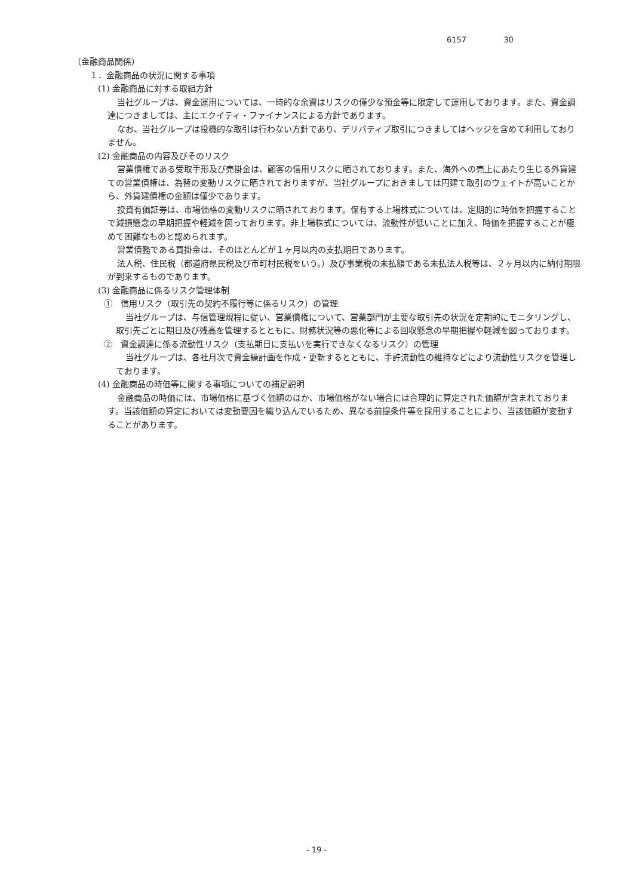6157 30
（金融商品関係）
１．金融商品の状況に関する事項
(1) 金融商品に対する取組方針
当社グループは、資金運用については、一時的な余資はリスクの僅少な預金等に限定して運用しております。また、資金調達につきましては、主にエクイティ・ファイナンスによる方針であります。
なお、当社グループは投機的な取引は行わない方針であり、デリバティブ取引につきましてはヘッジを含めて利用しておりません。
(2) 金融商品の内容及びそのリスク
営業債権である受取手形及び売掛金は、顧客の信用リスクに晒されております。また、海外への売上にあたり生じる外貨建ての営業債権は、為替の変動リスクに晒されておりますが、当社グループにおきましては円建て取引のウェイトが高いことから、外貨建債権の金額は僅少であります。
投資有価証券は、市場価格の変動リスクに晒されております。保有する上場株式については、定期的に時価を把握することで減損懸念の早期把握や軽減を図っております。非上場株式については、流動性が低いことに加え、時価を把握することが極めて困難なものと認められます。
営業債務である買掛金は、そのほとんどが１ヶ月以内の支払期日であります。
法人税、住民税（都道府県民税及び市町村民税をいう。）及び事業税の未払額である未払法人税等は、２ヶ月以内に納付期限が到来するものであります。
(3) 金融商品に係るリスク管理体制
①　信用リスク（取引先の契約不履行等に係るリスク）の管理
当社グループは、与信管理規程に従い、営業債権について、営業部門が主要な取引先の状況を定期的にモニタリングし、取引先ごとに期日及び残高を管理するとともに、財務状況等の悪化等による回収懸念の早期把握や軽減を図っております。
②　資金調達に係る流動性リスク（支払期日に支払いを実行できなくなるリスク）の管理
当社グループは、各社月次で資金繰計画を作成・更新するとともに、手許流動性の維持などにより流動性リスクを管理しております。
(4) 金融商品の時価等に関する事項についての補足説明
金融商品の時価には、市場価格に基づく価額のほか、市場価格がない場合には合理的に算定された価額が含まれております。当該価額の算定においては変動要因を織り込んでいるため、異なる前提条件等を採用することにより、当該価額が変動することがあります。
- 19 -